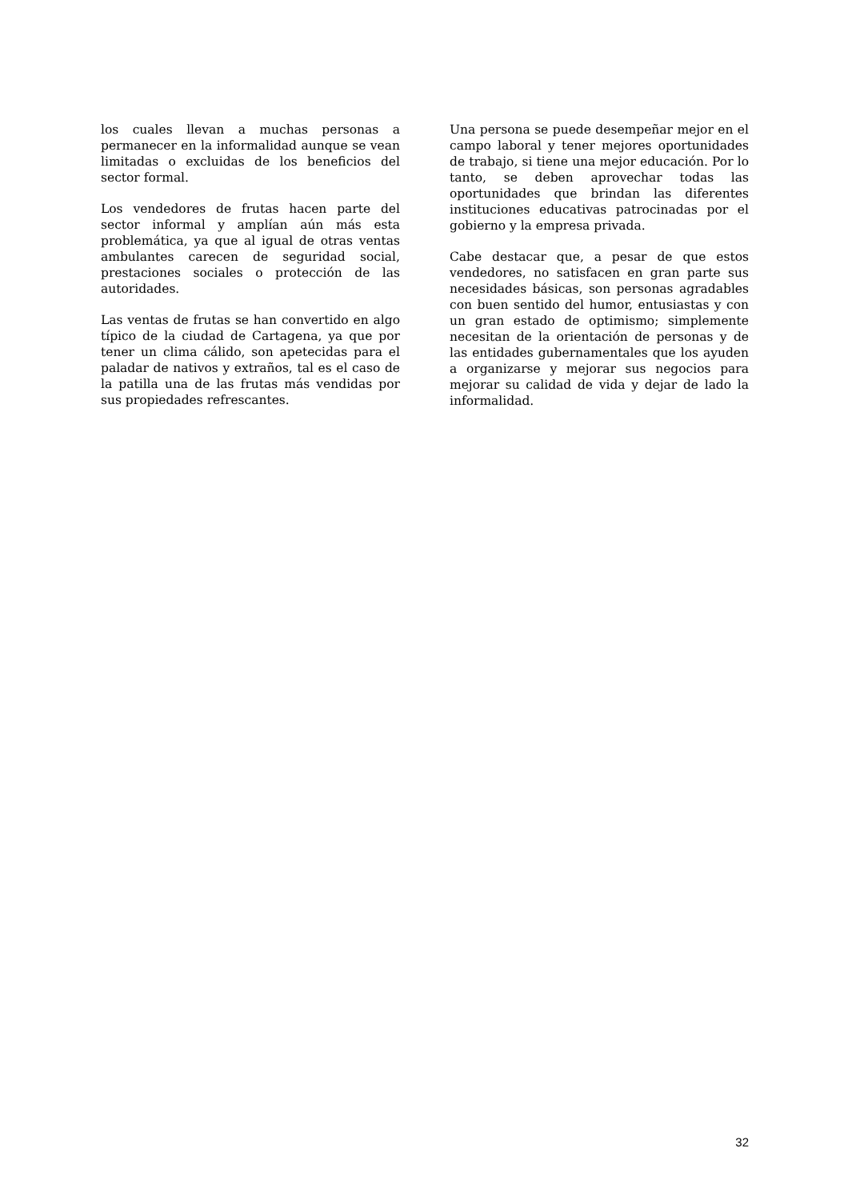los cuales llevan a muchas personas a permanecer en la informalidad aunque se vean limitadas o excluidas de los beneficios del sector formal.
Los vendedores de frutas hacen parte del sector informal y amplían aún más esta problemática, ya que al igual de otras ventas ambulantes carecen de seguridad social, prestaciones sociales o protección de las autoridades.
Las ventas de frutas se han convertido en algo típico de la ciudad de Cartagena, ya que por tener un clima cálido, son apetecidas para el paladar de nativos y extraños, tal es el caso de la patilla una de las frutas más vendidas por sus propiedades refrescantes.
Una persona se puede desempeñar mejor en el campo laboral y tener mejores oportunidades de trabajo, si tiene una mejor educación. Por lo tanto, se deben aprovechar todas las oportunidades que brindan las diferentes instituciones educativas patrocinadas por el gobierno y la empresa privada.
Cabe destacar que, a pesar de que estos vendedores, no satisfacen en gran parte sus necesidades básicas, son personas agradables con buen sentido del humor, entusiastas y con un gran estado de optimismo; simplemente necesitan de la orientación de personas y de las entidades gubernamentales que los ayuden a organizarse y mejorar sus negocios para mejorar su calidad de vida y dejar de lado la informalidad.
32